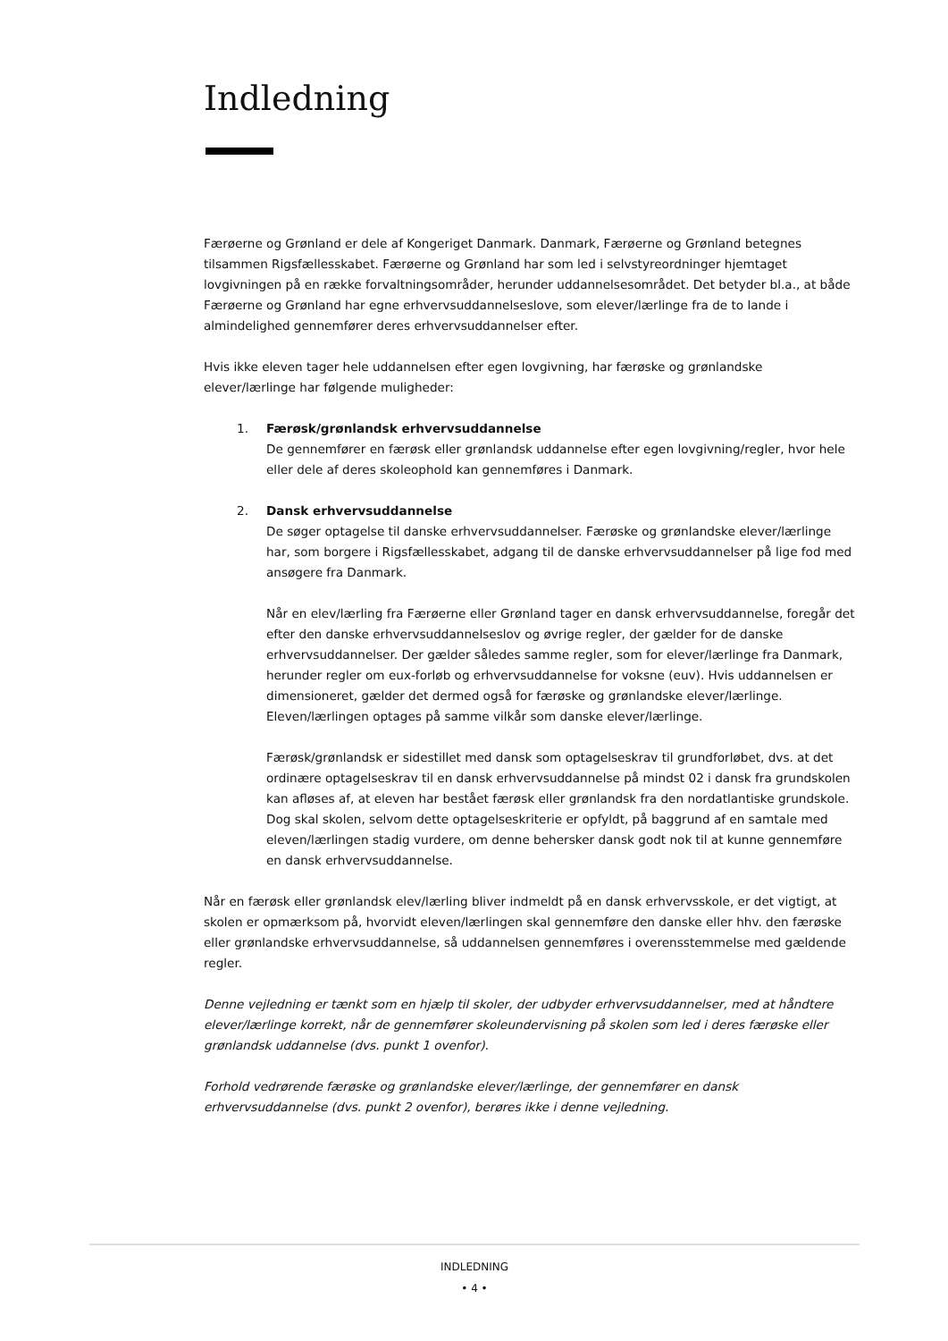Indledning
Færøerne og Grønland er dele af Kongeriget Danmark. Danmark, Færøerne og Grønland betegnes tilsammen Rigsfællesskabet. Færøerne og Grønland har som led i selvstyreordninger hjemtaget lovgivningen på en række forvaltningsområder, herunder uddannelsesområdet. Det betyder bl.a., at både Færøerne og Grønland har egne erhvervsuddannelseslove, som elever/lærlinge fra de to lande i almindelighed gennemfører deres erhvervsuddannelser efter.
Hvis ikke eleven tager hele uddannelsen efter egen lovgivning, har færøske og grønlandske elever/lærlinge har følgende muligheder:
1. Færøsk/grønlandsk erhvervsuddannelse
De gennemfører en færøsk eller grønlandsk uddannelse efter egen lovgivning/regler, hvor hele eller dele af deres skoleophold kan gennemføres i Danmark.
2. Dansk erhvervsuddannelse
De søger optagelse til danske erhvervsuddannelser. Færøske og grønlandske elever/lærlinge har, som borgere i Rigsfællesskabet, adgang til de danske erhvervsuddannelser på lige fod med ansøgere fra Danmark.
Når en elev/lærling fra Færøerne eller Grønland tager en dansk erhvervsuddannelse, foregår det efter den danske erhvervsuddannelseslov og øvrige regler, der gælder for de danske erhvervsuddannelser. Der gælder således samme regler, som for elever/lærlinge fra Danmark, herunder regler om eux-forløb og erhvervsuddannelse for voksne (euv). Hvis uddannelsen er dimensioneret, gælder det dermed også for færøske og grønlandske elever/lærlinge. Eleven/lærlingen optages på samme vilkår som danske elever/lærlinge.
Færøsk/grønlandsk er sidestillet med dansk som optagelseskrav til grundforløbet, dvs. at det ordinære optagelseskrav til en dansk erhvervsuddannelse på mindst 02 i dansk fra grundskolen kan afløses af, at eleven har bestået færøsk eller grønlandsk fra den nordatlantiske grundskole. Dog skal skolen, selvom dette optagelseskriterie er opfyldt, på baggrund af en samtale med eleven/lærlingen stadig vurdere, om denne behersker dansk godt nok til at kunne gennemføre en dansk erhvervsuddannelse.
Når en færøsk eller grønlandsk elev/lærling bliver indmeldt på en dansk erhvervsskole, er det vigtigt, at skolen er opmærksom på, hvorvidt eleven/lærlingen skal gennemføre den danske eller hhv. den færøske eller grønlandske erhvervsuddannelse, så uddannelsen gennemføres i overensstemmelse med gældende regler.
Denne vejledning er tænkt som en hjælp til skoler, der udbyder erhvervsuddannelser, med at håndtere elever/lærlinge korrekt, når de gennemfører skoleundervisning på skolen som led i deres færøske eller grønlandsk uddannelse (dvs. punkt 1 ovenfor).
Forhold vedrørende færøske og grønlandske elever/lærlinge, der gennemfører en dansk erhvervsuddannelse (dvs. punkt 2 ovenfor), berøres ikke i denne vejledning.
INDLEDNING
• 4 •